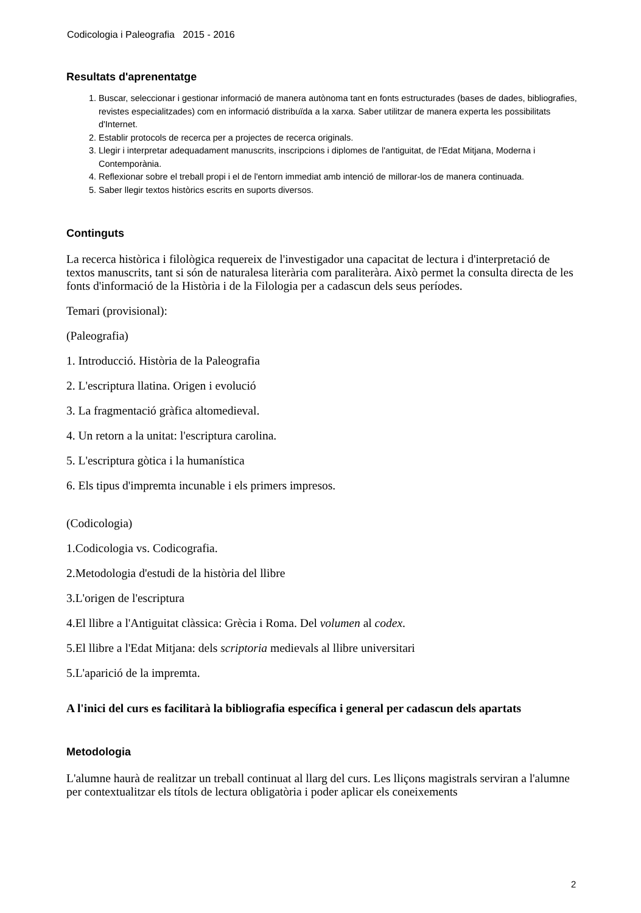Codicologia i Paleografia 2015 - 2016
Resultats d'aprenentatge
1. Buscar, seleccionar i gestionar informació de manera autònoma tant en fonts estructurades (bases de dades, bibliografies, revistes especialitzades) com en informació distribuïda a la xarxa. Saber utilitzar de manera experta les possibilitats d'Internet.
2. Establir protocols de recerca per a projectes de recerca originals.
3. Llegir i interpretar adequadament manuscrits, inscripcions i diplomes de l'antiguitat, de l'Edat Mitjana, Moderna i Contemporània.
4. Reflexionar sobre el treball propi i el de l'entorn immediat amb intenció de millorar-los de manera continuada.
5. Saber llegir textos històrics escrits en suports diversos.
Continguts
La recerca històrica i filològica requereix de l'investigador una capacitat de lectura i d'interpretació de textos manuscrits, tant si són de naturalesa literària com paraliteràra. Això permet la consulta directa de les fonts d'informació de la Història i de la Filologia per a cadascun dels seus períodes.
Temari (provisional):
(Paleografia)
1. Introducció. Història de la Paleografia
2. L'escriptura llatina. Origen i evolució
3. La fragmentació gràfica altomedieval.
4. Un retorn a la unitat: l'escriptura carolina.
5. L'escriptura gòtica i la humanística
6. Els tipus d'impremta incunable i els primers impresos.
(Codicologia)
1.Codicologia vs. Codicografia.
2.Metodologia d'estudi de la història del llibre
3.L'origen de l'escriptura
4.El llibre a l'Antiguitat clàssica: Grècia i Roma. Del volumen al codex.
5.El llibre a l'Edat Mitjana: dels scriptoria medievals al llibre universitari
5.L'aparició de la impremta.
A l'inici del curs es facilitarà la bibliografia específica i general per cadascun dels apartats
Metodologia
L'alumne haurà de realitzar un treball continuat al llarg del curs. Les lliçons magistrals serviran a l'alumne per contextualitzar els títols de lectura obligatòria i poder aplicar els coneixements
2